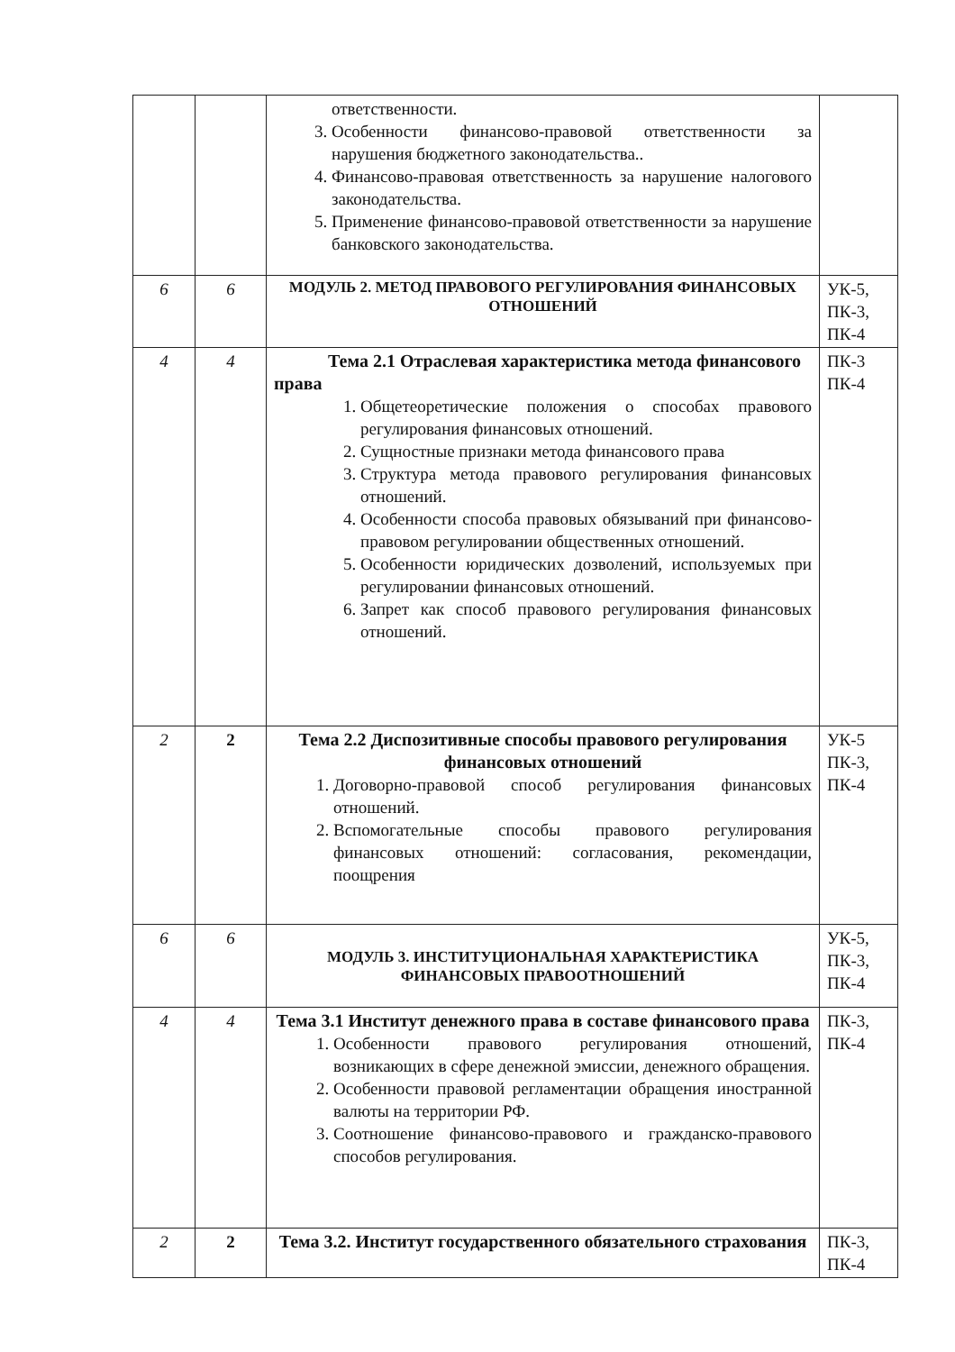| | | ответственности. 3. Особенности финансово-правовой ответственности за нарушения бюджетного законодательства.. 4. Финансово-правовая ответственность за нарушение налогового законодательства. 5. Применение финансово-правовой ответственности за нарушение банковского законодательства. | |
| 6 | 6 | МОДУЛЬ 2. МЕТОД ПРАВОВОГО РЕГУЛИРОВАНИЯ ФИНАНСОВЫХ ОТНОШЕНИЙ | УК-5, ПК-3, ПК-4 |
| 4 | 4 | Тема 2.1 Отраслевая характеристика метода финансового права 1. Общетеоретические положения о способах правового регулирования финансовых отношений. 2. Сущностные признаки метода финансового права 3. Структура метода правового регулирования финансовых отношений. 4. Особенности способа правовых обязываний при финансово-правовом регулировании общественных отношений. 5. Особенности юридических дозволений, используемых при регулировании финансовых отношений. 6. Запрет как способ правового регулирования финансовых отношений. | ПК-3 ПК-4 |
| 2 | 2 | Тема 2.2 Диспозитивные способы правового регулирования финансовых отношений 1. Договорно-правовой способ регулирования финансовых отношений. 2. Вспомогательные способы правового регулирования финансовых отношений: согласования, рекомендации, поощрения | УК-5 ПК-3, ПК-4 |
| 6 | 6 | МОДУЛЬ 3. ИНСТИТУЦИОНАЛЬНАЯ ХАРАКТЕРИСТИКА ФИНАНСОВЫХ ПРАВООТНОШЕНИЙ | УК-5, ПК-3, ПК-4 |
| 4 | 4 | Тема 3.1 Институт денежного права в составе финансового права 1. Особенности правового регулирования отношений, возникающих в сфере денежной эмиссии, денежного обращения. 2. Особенности правовой регламентации обращения иностранной валюты на территории РФ. 3. Соотношение финансово-правового и гражданско-правового способов регулирования. | ПК-3, ПК-4 |
| 2 | 2 | Тема 3.2. Институт государственного обязательного страхования | ПК-3, ПК-4 |